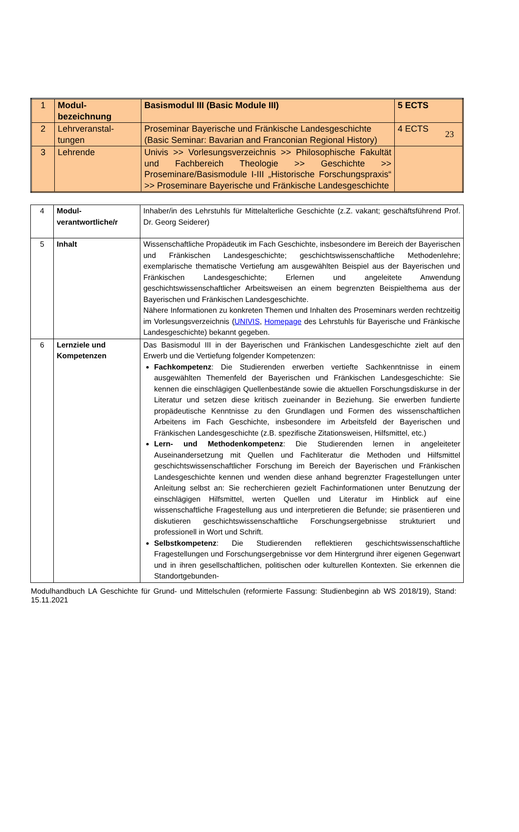23
| 1 | Modul- bezeichnung | Basismodul III (Basic Module III) | 5 ECTS |
| 2 | Lehrveranstal- tungen | Proseminar Bayerische und Fränkische Landesgeschichte (Basic Seminar: Bavarian and Franconian Regional History) | 4 ECTS |
| 3 | Lehrende | Univis >> Vorlesungsverzeichnis >> Philosophische Fakultät und Fachbereich Theologie >> Geschichte >> Proseminare/Basismodule I-III „Historische Forschungspraxis“ >> Proseminare Bayerische und Fränkische Landesgeschichte | |
| 4 | Modul- verantwortliche/r | Inhaber/in des Lehrstuhls für Mittelalterliche Geschichte (z.Z. vakant; geschäftsführend Prof. Dr. Georg Seiderer) |
| 5 | Inhalt | Wissenschaftliche Propädeutik im Fach Geschichte, insbesondere im Bereich der Bayerischen und Fränkischen Landesgeschichte; geschichtswissenschaftliche Methodenlehre; exemplarische thematische Vertiefung am ausgewählten Beispiel aus der Bayerischen und Fränkischen Landesgeschichte; Erlernen und angeleitete Anwendung geschichtswissenschaftlicher Arbeitsweisen an einem begrenzten Beispielthema aus der Bayerischen und Fränkischen Landesgeschichte. Nähere Informationen zu konkreten Themen und Inhalten des Proseminars werden rechtzeitig im Vorlesungsverzeichnis ( UNIVIS , Homepage des Lehrstuhls für Bayerische und Fränkische Landesgeschichte) bekannt gegeben. |
| 6 | Lernziele und Kompetenzen | Das Basismodul III in der Bayerischen und Fränkischen Landesgeschichte zielt auf den Erwerb und die Vertiefung folgender Kompetenzen: Fachkompetenz : Die Studierenden erwerben vertiefte Sachkenntnisse in einem ausgewählten Themenfeld der Bayerischen und Fränkischen Landesgeschichte: Sie kennen die einschlägigen Quellenbestände sowie die aktuellen Forschungsdiskurse in der Literatur und setzen diese kritisch zueinander in Beziehung. Sie erwerben fundierte propädeutische Kenntnisse zu den Grundlagen und Formen des wissenschaftlichen Arbeitens im Fach Geschichte, insbesondere im Arbeitsfeld der Bayerischen und Fränkischen Landesgeschichte (z.B. spezifische Zitationsweisen, Hilfsmittel, etc.) Lern- und Methodenkompetenz : Die Studierenden lernen in angeleiteter Auseinandersetzung mit Quellen und Fachliteratur die Methoden und Hilfsmittel geschichtswissenschaftlicher Forschung im Bereich der Bayerischen und Fränkischen Landesgeschichte kennen und wenden diese anhand begrenzter Fragestellungen unter Anleitung selbst an: Sie recherchieren gezielt Fachinformationen unter Benutzung der einschlägigen Hilfsmittel, werten Quellen und Literatur im Hinblick auf eine wissenschaftliche Fragestellung aus und interpretieren die Befunde; sie präsentieren und diskutieren geschichtswissenschaftliche Forschungsergebnisse strukturiert und professionell in Wort und Schrift. Selbstkompetenz : Die Studierenden reflektieren geschichtswissenschaftliche Fragestellungen und Forschungsergebnisse vor dem Hintergrund ihrer eigenen Gegenwart und in ihren gesellschaftlichen, politischen oder kulturellen Kontexten. Sie erkennen die Standortgebunden- |
Modulhandbuch LA Geschichte für Grund- und Mittelschulen (reformierte Fassung: Studienbeginn ab WS 2018/19), Stand: 15.11.2021